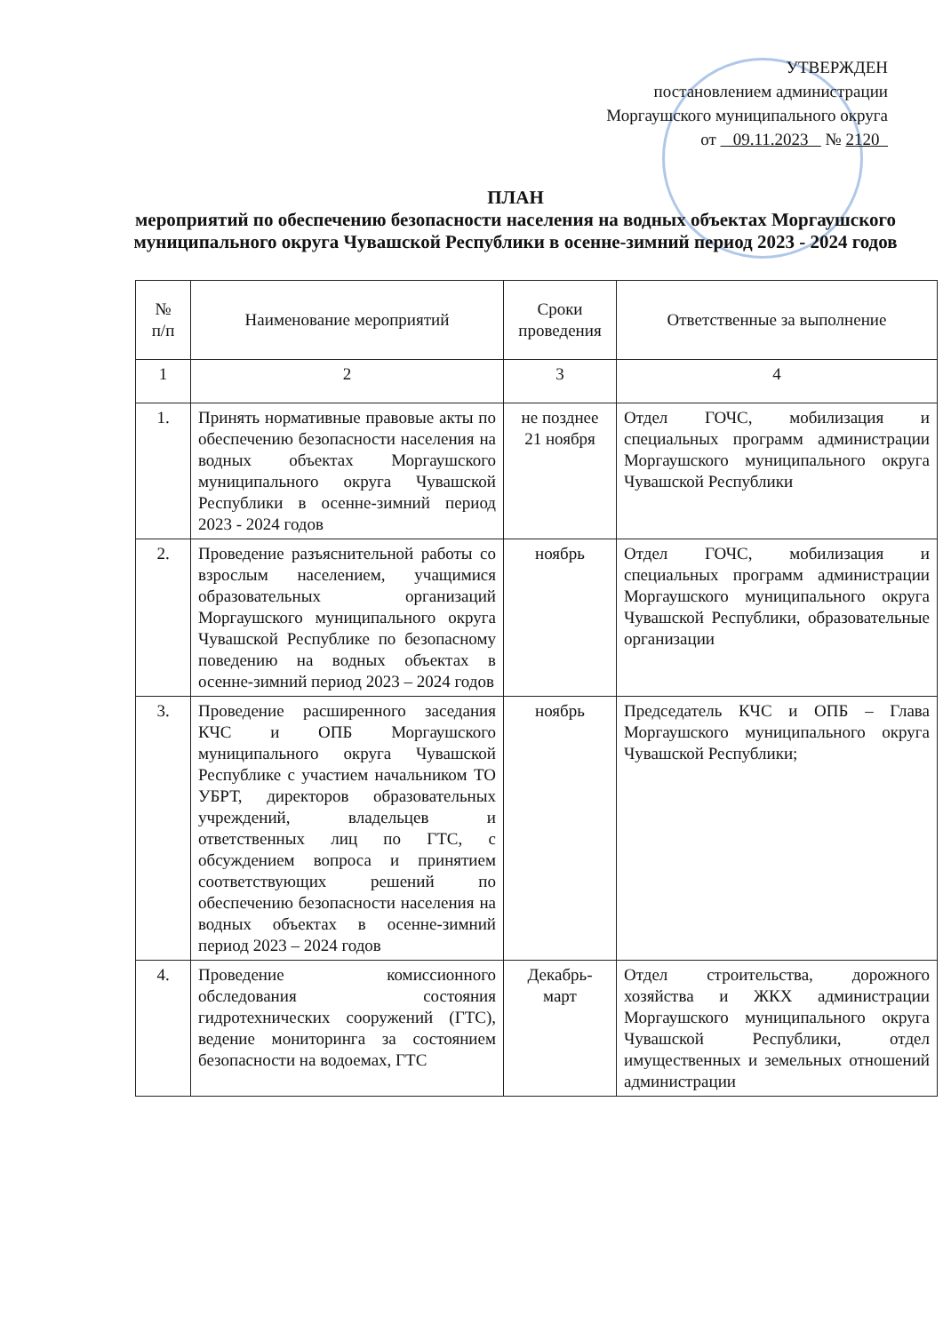УТВЕРЖДЕН
постановлением администрации
Моргаушского муниципального округа
от 09.11.2023 № 2120
ПЛАН
мероприятий по обеспечению безопасности населения на водных объектах Моргаушского муниципального округа Чувашской Республики в осенне-зимний период 2023 - 2024 годов
| № п/п | Наименование мероприятий | Сроки проведения | Ответственные за выполнение |
| --- | --- | --- | --- |
| 1 | 2 | 3 | 4 |
| 1. | Принять нормативные правовые акты по обеспечению безопасности населения на водных объектах Моргаушского муниципального округа Чувашской Республики в осенне-зимний период 2023 - 2024 годов | не позднее 21 ноября | Отдел ГОЧС, мобилизация и специальных программ администрации Моргаушского муниципального округа Чувашской Республики |
| 2. | Проведение разъяснительной работы со взрослым населением, учащимися образовательных организаций Моргаушского муниципального округа Чувашской Республике по безопасному поведению на водных объектах в осенне-зимний период 2023 – 2024 годов | ноябрь | Отдел ГОЧС, мобилизация и специальных программ администрации Моргаушского муниципального округа Чувашской Республики, образовательные организации |
| 3. | Проведение расширенного заседания КЧС и ОПБ Моргаушского муниципального округа Чувашской Республике с участием начальником ТО УБРТ, директоров образовательных учреждений, владельцев и ответственных лиц по ГТС, с обсуждением вопроса и принятием соответствующих решений по обеспечению безопасности населения на водных объектах в осенне-зимний период 2023 – 2024 годов | ноябрь | Председатель КЧС и ОПБ – Глава Моргаушского муниципального округа Чувашской Республики; |
| 4. | Проведение комиссионного обследования состояния гидротехнических сооружений (ГТС), ведение мониторинга за состоянием безопасности на водоемах, ГТС | Декабрь-март | Отдел строительства, дорожного хозяйства и ЖКХ администрации Моргаушского муниципального округа Чувашской Республики, отдел имущественных и земельных отношений администрации |